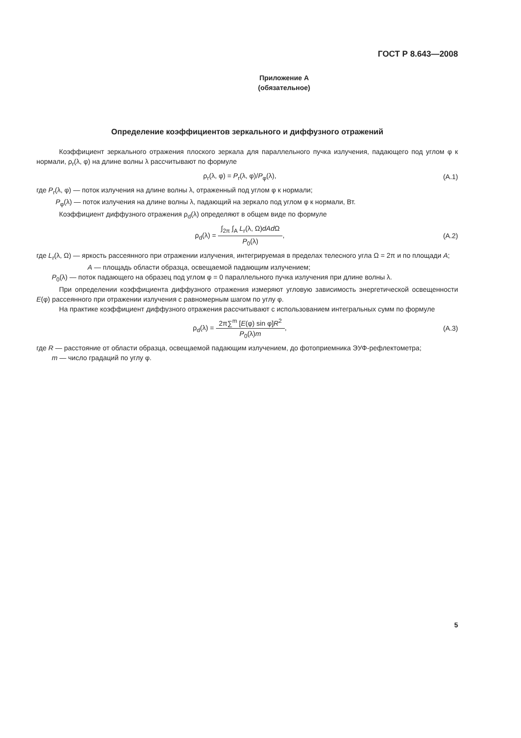ГОСТ Р 8.643—2008
Приложение А
(обязательное)
Определение коэффициентов зеркального и диффузного отражений
Коэффициент зеркального отражения плоского зеркала для параллельного пучка излучения, падающего под углом φ к нормали, ρ<sub>r</sub>(λ, φ) на длине волны λ рассчитывают по формуле
ρ<sub>r</sub>(λ, φ) = P<sub>r</sub>(λ, φ)/P<sub>φ</sub>(λ), (А.1)
где P<sub>r</sub>(λ, φ) — поток излучения на длине волны λ, отраженный под углом φ к нормали;
P<sub>φ</sub>(λ) — поток излучения на длине волны λ, падающий на зеркало под углом φ к нормали, Вт.
Коэффициент диффузного отражения ρ<sub>d</sub>(λ) определяют в общем виде по формуле
ρ<sub>d</sub>(λ) =
∫<sub>2π</sub> ∫<sub>A</sub> L<sub>r</sub>(λ, Ω)dAd Ω
P<sub>0</sub>(λ)
,
(А.2)
где L<sub>r</sub>(λ, Ω) — яркость рассеянного при отражении излучения, интегрируемая в пределах телесного угла Ω = 2π и по площади A;
A — площадь области образца, освещаемой падающим излучением;
P<sub>0</sub>(λ) — поток падающего на образец под углом φ = 0 параллельного пучка излучения при длине волны λ.
При определении коэффициента диффузного отражения измеряют угловую зависимость энергетической освещенности E(φ) рассеянного при отражении излучения с равномерным шагом по углу φ.
На практике коэффициент диффузного отражения рассчитывают с использованием интегральных сумм по формуле
ρ<sub>d</sub>(λ) =
2π∑<sup>m</sup> [E(φ) sin φ]R<sup>2</sup>
P<sub>0</sub>(λ)m
,
(А.3)
где R — расстояние от области образца, освещаемой падающим излучением, до фотоприемника ЭУФ-рефлектометра;
m — число градаций по углу φ.
5